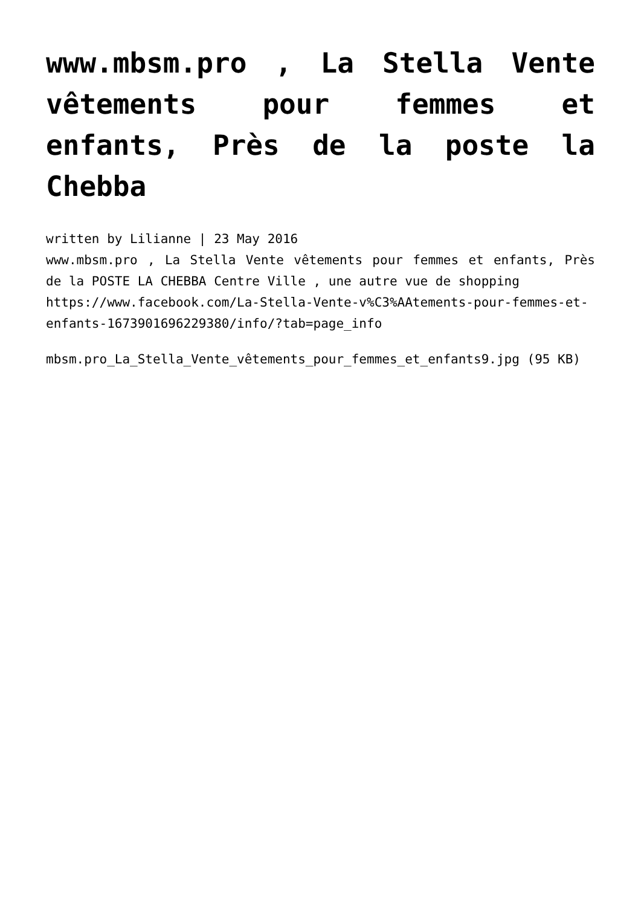www.mbsm.pro , La Stella Vente vêtements pour femmes et enfants, Près de la poste la Chebba
written by Lilianne | 23 May 2016
www.mbsm.pro , La Stella Vente vêtements pour femmes et enfants, Près de la POSTE LA CHEBBA Centre Ville , une autre vue de shopping
https://www.facebook.com/La-Stella-Vente-v%C3%AAtements-pour-femmes-et-enfants-1673901696229380/info/?tab=page_info
mbsm.pro_La_Stella_Vente_vêtements_pour_femmes_et_enfants9.jpg (95 KB)